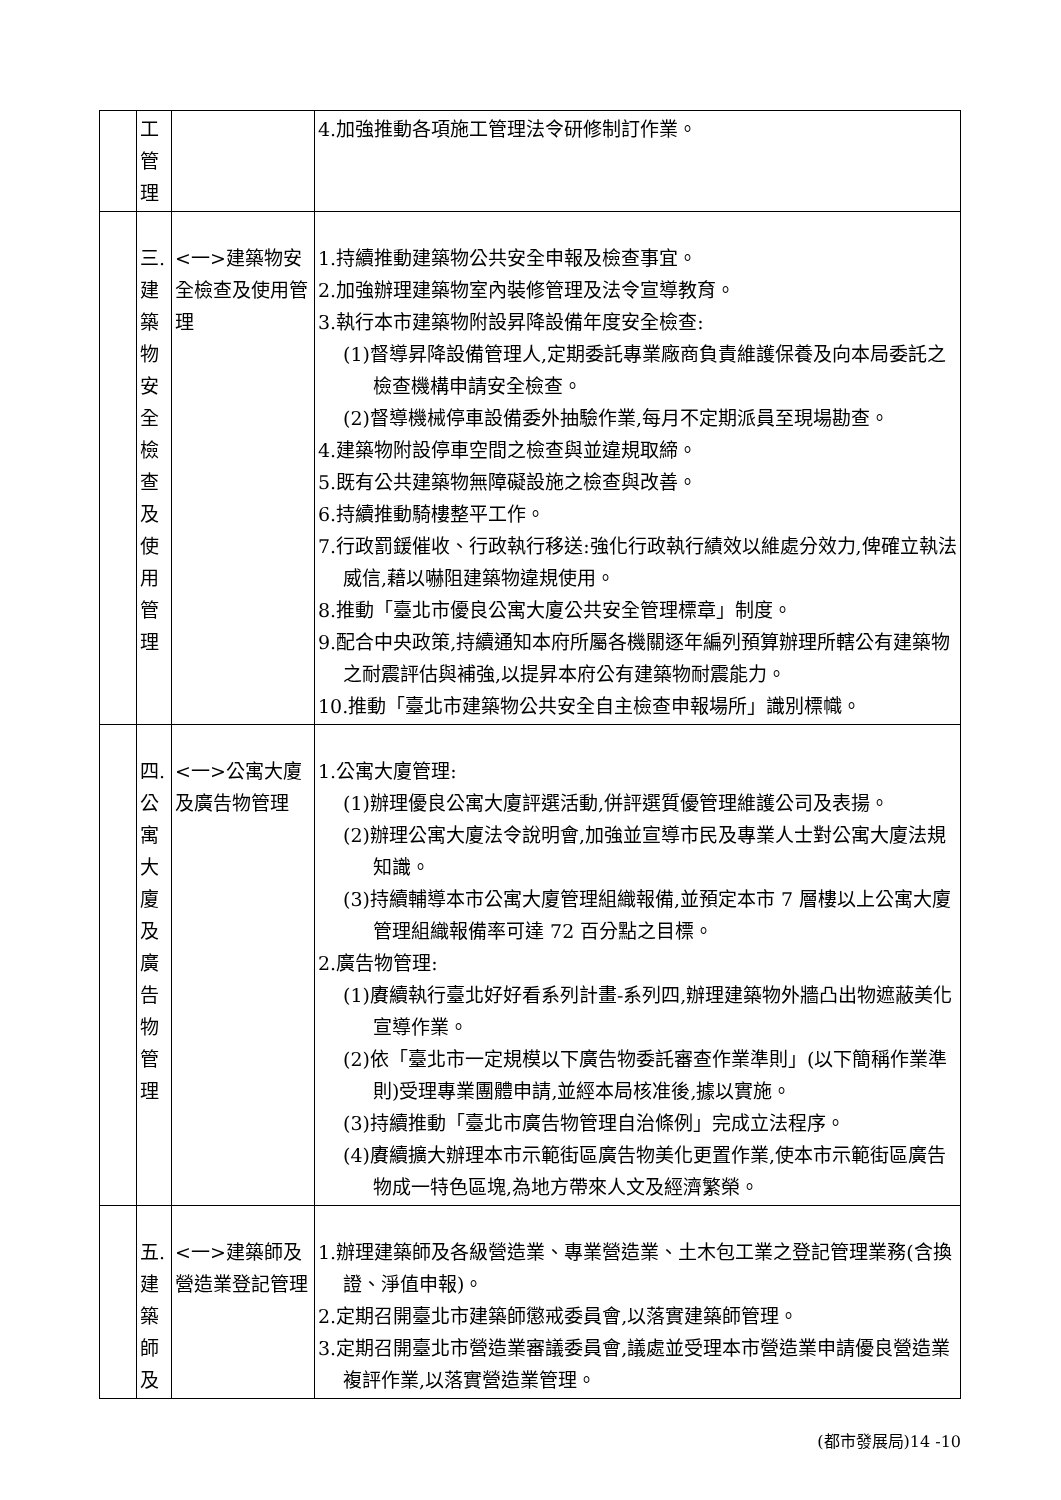| | 工 管 理 | | 4.加強推動各項施工管理法令研修制訂作業。 |
| | 三. 建 築 物 安 全 檢 查 及 使 用 管 理 | <一>建築物安全檢查及使用管理 | 1.持續推動建築物公共安全申報及檢查事宜。 2.加強辦理建築物室內裝修管理及法令宣導教育。 3.執行本市建築物附設昇降設備年度安全檢查: (1)督導昇降設備管理人,定期委託專業廠商負責維護保養及向本局委託之檢查機構申請安全檢查。 (2)督導機械停車設備委外抽驗作業,每月不定期派員至現場勘查。 4.建築物附設停車空間之檢查與並違規取締。 5.既有公共建築物無障礙設施之檢查與改善。 6.持續推動騎樓整平工作。 7.行政罰鍰催收、行政執行移送:強化行政執行績效以維處分效力,俾確立執法威信,藉以嚇阻建築物違規使用。 8.推動「臺北市優良公寓大廈公共安全管理標章」制度。 9.配合中央政策,持續通知本府所屬各機關逐年編列預算辦理所轄公有建築物之耐震評估與補強,以提昇本府公有建築物耐震能力。 10.推動「臺北市建築物公共安全自主檢查申報場所」識別標幟。 |
| | 四. 公 寓 大 廈 及 廣 告 物 管 理 | <一>公寓大廈及廣告物管理 | 1.公寓大廈管理: (1)辦理優良公寓大廈評選活動,併評選質優管理維護公司及表揚。 (2)辦理公寓大廈法令說明會,加強並宣導市民及專業人士對公寓大廈法規知識。 (3)持續輔導本市公寓大廈管理組織報備,並預定本市 7 層樓以上公寓大廈管理組織報備率可達 72 百分點之目標。 2.廣告物管理: (1)賡續執行臺北好好看系列計畫-系列四,辦理建築物外牆凸出物遮蔽美化宣導作業。 (2)依「臺北市一定規模以下廣告物委託審查作業準則」(以下簡稱作業準則)受理專業團體申請,並經本局核准後,據以實施。 (3)持續推動「臺北市廣告物管理自治條例」完成立法程序。 (4)賡續擴大辦理本市示範街區廣告物美化更置作業,使本市示範街區廣告物成一特色區塊,為地方帶來人文及經濟繁榮。 |
| | 五. 建 築 師 及 | <一>建築師及營造業登記管理 | 1.辦理建築師及各級營造業、專業營造業、土木包工業之登記管理業務(含換證、淨值申報)。 2.定期召開臺北市建築師懲戒委員會,以落實建築師管理。 3.定期召開臺北市營造業審議委員會,議處並受理本市營造業申請優良營造業複評作業,以落實營造業管理。 |
(都市發展局)14 -10